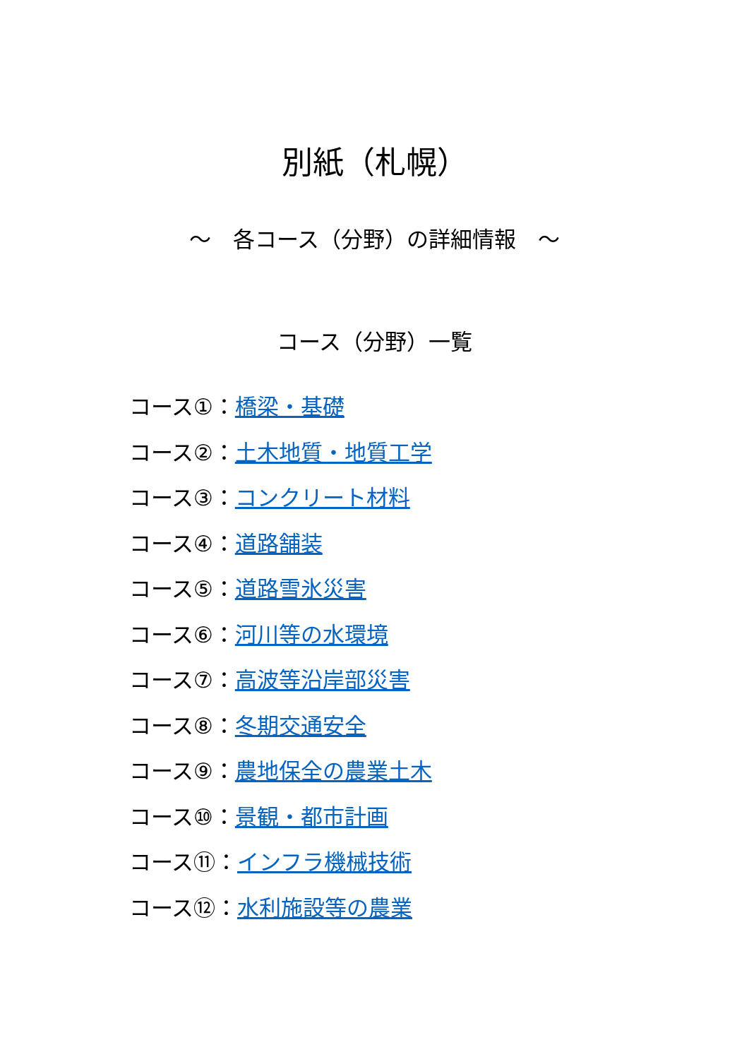別紙（札幌）
～　各コース（分野）の詳細情報　～
コース（分野）一覧
コース①：橋梁・基礎
コース②：土木地質・地質工学
コース③：コンクリート材料
コース④：道路舗装
コース⑤：道路雪氷災害
コース⑥：河川等の水環境
コース⑦：高波等沿岸部災害
コース⑧：冬期交通安全
コース⑨：農地保全の農業土木
コース⑩：景観・都市計画
コース⑪：インフラ機械技術
コース⑫：水利施設等の農業